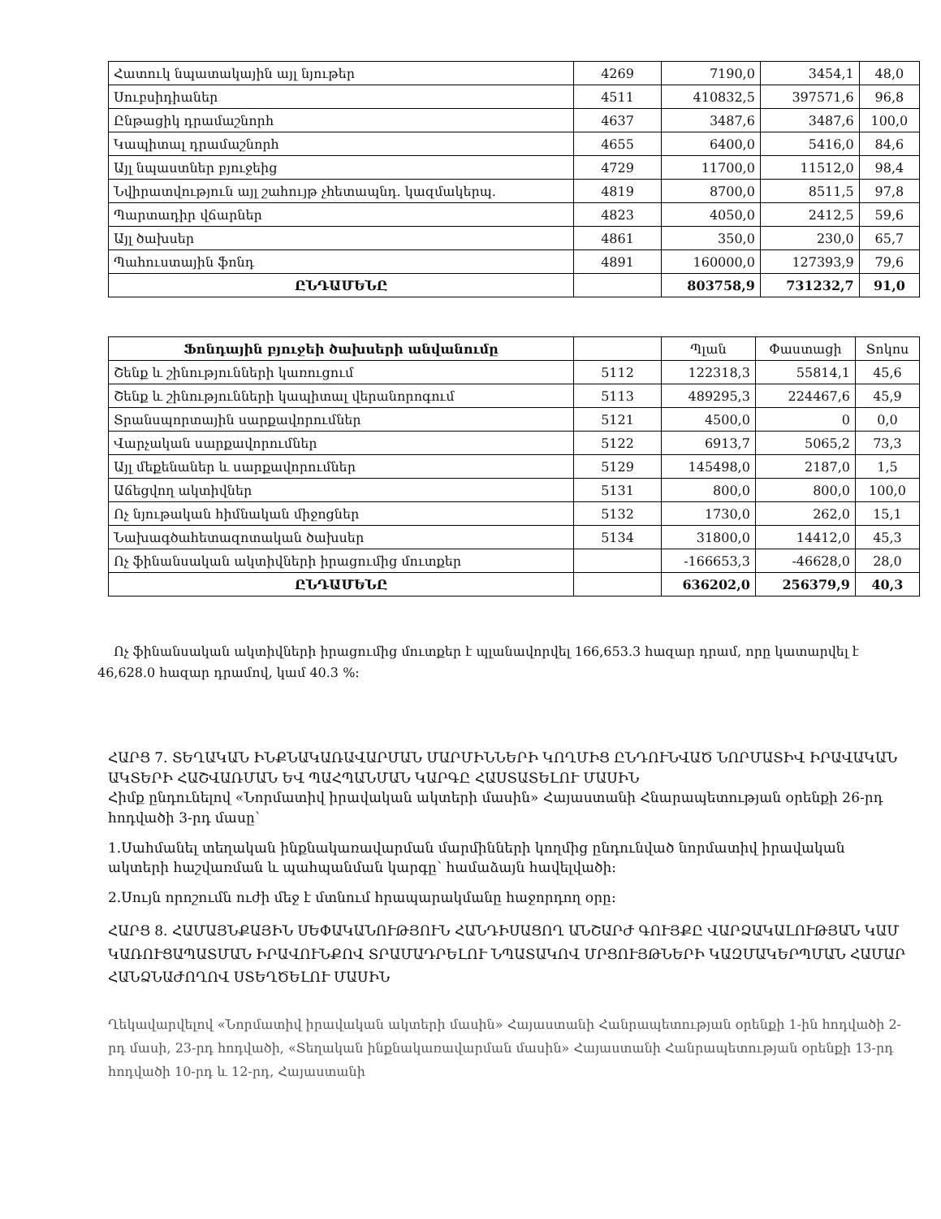| Հատուկ նպատակային այլ նյութեր | 4269 | 7190,0 | 3454,1 | 48,0 |
| Սուբսիդիաներ | 4511 | 410832,5 | 397571,6 | 96,8 |
| Ընթացիկ դրամաշնորհ | 4637 | 3487,6 | 3487,6 | 100,0 |
| Կապիտալ դրամաշնորհ | 4655 | 6400,0 | 5416,0 | 84,6 |
| Այլ նպաստներ բյուջեից | 4729 | 11700,0 | 11512,0 | 98,4 |
| Նվիրատվություն այլ շահույթ չհետապնդ. կազմակերպ. | 4819 | 8700,0 | 8511,5 | 97,8 |
| Պարտադիր վճարներ | 4823 | 4050,0 | 2412,5 | 59,6 |
| Այլ ծախսեր | 4861 | 350,0 | 230,0 | 65,7 |
| Պահուստային ֆոնդ | 4891 | 160000,0 | 127393,9 | 79,6 |
| ԸՆԴԱՄԵՆԸ | | 803758,9 | 731232,7 | 91,0 |
| Ֆոնդային բյուջեի ծախսերի անվանումը | | Պլան | Փաստացի | Տոկոս |
| --- | --- | --- | --- | --- |
| Շենք և շինությունների կառուցում | 5112 | 122318,3 | 55814,1 | 45,6 |
| Շենք և շինությունների կապիտալ վերանորոգում | 5113 | 489295,3 | 224467,6 | 45,9 |
| Տրանսպորտային սարքավորումներ | 5121 | 4500,0 | 0 | 0,0 |
| Վարչական սարքավորումներ | 5122 | 6913,7 | 5065,2 | 73,3 |
| Այլ մեքենաներ և սարքավորումներ | 5129 | 145498,0 | 2187,0 | 1,5 |
| Աճեցվող ակտիվներ | 5131 | 800,0 | 800,0 | 100,0 |
| Ոչ նյութական հիմնական միջոցներ | 5132 | 1730,0 | 262,0 | 15,1 |
| Նախագծահետազոտական ծախսեր | 5134 | 31800,0 | 14412,0 | 45,3 |
| Ոչ ֆինանսական ակտիվների իրացումից մուտքեր | | -166653,3 | -46628,0 | 28,0 |
| ԸՆԴԱՄԵՆԸ | | 636202,0 | 256379,9 | 40,3 |
Ոչ ֆինանսական ակտիվների իրացումից մուտքեր է պլանավորվել 166,653.3 հազար դրամ, որը կատարվել է 46,628.0 հազար դրամով, կամ 40.3 %:
ՀԱՐՑ 7. ՏԵՂԱԿԱՆ ԻՆՔՆԱԿԱՌԱՎԱՐՄԱՆ ՄԱՐՄԻՆՆԵՐԻ ԿՈՂՄԻՑ ԸՆԴՈՒՆՎԱԾ ՆՈՐՄԱՏԻՎ ԻՐԱՎԱԿԱՆ ԱԿՏԵՐԻ ՀԱՇՎԱՌՄԱՆ ԵՎ ՊԱՀՊԱՆՄԱՆ ԿԱՐԳԸ ՀԱՍՏԱՏԵԼՈՒ ՄԱՍԻՆ
Հիմք ընդունելով «Նորմատիվ իրավական ակտերի մասին» Հայաստանի Հնարապետության օրենքի 26-րդ հոդվածի 3-րդ մասը՝
1.Սահմանել տեղական ինքնակառավարման մարմինների կողմից ընդունված նորմատիվ իրավական ակտերի հաշվառման և պահպանման կարգը՝ համաձայն հավելվածի:
2.Սույն որոշումն ուժի մեջ է մտնում հրապարակմանը հաջորդող օրը:
ՀԱՐՑ 8. ՀԱՄԱՅՆՔԱՅԻՆ ՍԵՓԱԿԱՆՈՒԹՅՈՒՆ ՀԱՆԴԻՍԱՑՈՂ ԱՆՇԱՐԺ ԳՈՒՅՔԸ ՎԱՐՁԱԿԱԼՈՒԹՅԱՆ ԿԱՄ ԿԱՌՈՒՑԱՊԱՏՄԱՆ ԻՐԱՎՈՒՆՔՈՎ ՏՐԱՄԱԴՐԵԼՈՒ ՆՊԱՏԱԿՈՎ ՄՐՑՈՒՅԹՆԵՐԻ ԿԱԶՄԱԿԵՐՊՄԱՆ ՀԱՄԱՐ ՀԱՆՁՆԱԺՈՂՈՎ ՍՏԵՂԾԵԼՈՒ ՄԱՍԻՆ
Ղեկավարվելով «Նորմատիվ իրավական ակտերի մասին» Հայաստանի Հանրապետության օրենքի 1-ին հոդվածի 2-րդ մասի, 23-րդ հոդվածի, «Տեղական ինքնակառավարման մասին» Հայաստանի Հանրապետության օրենքի 13-րդ հոդվածի 10-րդ և 12-րդ, Հայաստանի